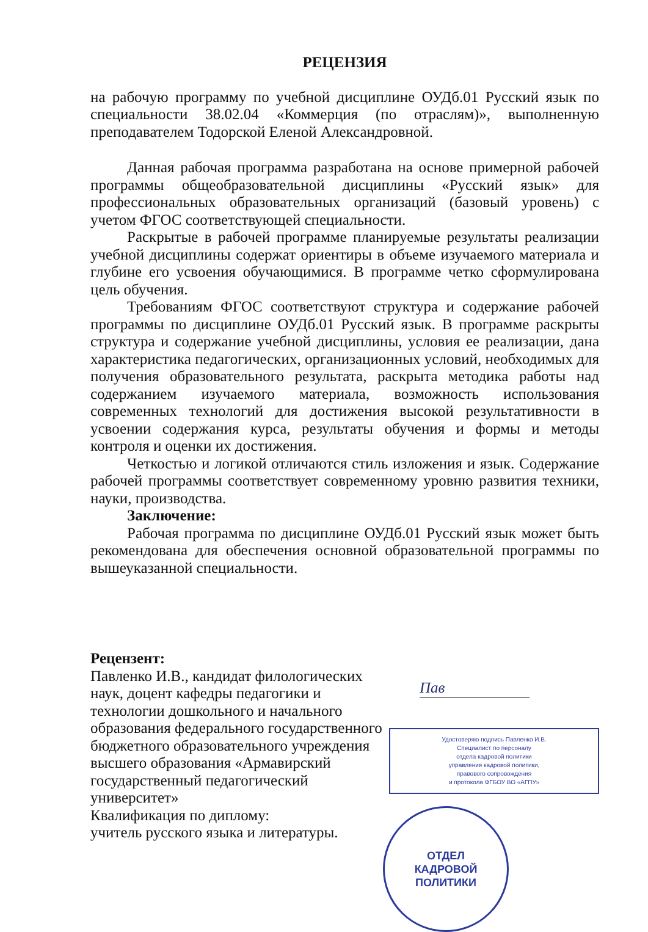РЕЦЕНЗИЯ
на рабочую программу по учебной дисциплине ОУДб.01 Русский язык по специальности 38.02.04 «Коммерция (по отраслям)», выполненную преподавателем Тодорской Еленой Александровной.
Данная рабочая программа разработана на основе примерной рабочей программы общеобразовательной дисциплины «Русский язык» для профессиональных образовательных организаций (базовый уровень) с учетом ФГОС соответствующей специальности.
Раскрытые в рабочей программе планируемые результаты реализации учебной дисциплины содержат ориентиры в объеме изучаемого материала и глубине его усвоения обучающимися. В программе четко сформулирована цель обучения.
Требованиям ФГОС соответствуют структура и содержание рабочей программы по дисциплине ОУДб.01 Русский язык. В программе раскрыты структура и содержание учебной дисциплины, условия ее реализации, дана характеристика педагогических, организационных условий, необходимых для получения образовательного результата, раскрыта методика работы над содержанием изучаемого материала, возможность использования современных технологий для достижения высокой результативности в усвоении содержания курса, результаты обучения и формы и методы контроля и оценки их достижения.
Четкостью и логикой отличаются стиль изложения и язык. Содержание рабочей программы соответствует современному уровню развития техники, науки, производства.
Заключение:
Рабочая программа по дисциплине ОУДб.01 Русский язык может быть рекомендована для обеспечения основной образовательной программы по вышеуказанной специальности.
Рецензент:
Павленко И.В., кандидат филологических наук, доцент кафедры педагогики и технологии дошкольного и начального образования федерального государственного бюджетного образовательного учреждения высшего образования «Армавирский государственный педагогический университет»
Квалификация по диплому:
учитель русского языка и литературы.
Пав
Удостоверяю подпись Павленко И.В.
Специалист по персоналу
отдела кадровой политики
управления кадровой политики,
правового сопровождения
и протокола ФГБОУ ВО «АГПУ»
ОТДЕЛ
КАДРОВОЙ
ПОЛИТИКИ